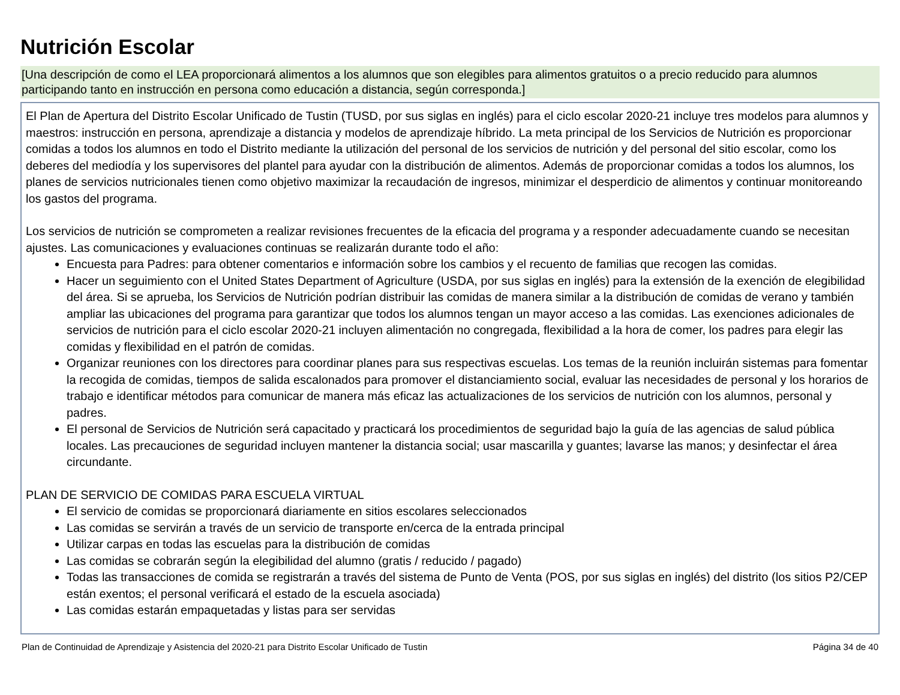Nutrición Escolar
[Una descripción de como el LEA proporcionará alimentos a los alumnos que son elegibles para alimentos gratuitos o a precio reducido para alumnos participando tanto en instrucción en persona como educación a distancia, según corresponda.]
El Plan de Apertura del Distrito Escolar Unificado de Tustin (TUSD, por sus siglas en inglés) para el ciclo escolar 2020-21 incluye tres modelos para alumnos y maestros: instrucción en persona, aprendizaje a distancia y modelos de aprendizaje híbrido. La meta principal de los Servicios de Nutrición es proporcionar comidas a todos los alumnos en todo el Distrito mediante la utilización del personal de los servicios de nutrición y del personal del sitio escolar, como los deberes del mediodía y los supervisores del plantel para ayudar con la distribución de alimentos. Además de proporcionar comidas a todos los alumnos, los planes de servicios nutricionales tienen como objetivo maximizar la recaudación de ingresos, minimizar el desperdicio de alimentos y continuar monitoreando los gastos del programa.
Los servicios de nutrición se comprometen a realizar revisiones frecuentes de la eficacia del programa y a responder adecuadamente cuando se necesitan ajustes. Las comunicaciones y evaluaciones continuas se realizarán durante todo el año:
Encuesta para Padres: para obtener comentarios e información sobre los cambios y el recuento de familias que recogen las comidas.
Hacer un seguimiento con el United States Department of Agriculture (USDA, por sus siglas en inglés) para la extensión de la exención de elegibilidad del área. Si se aprueba, los Servicios de Nutrición podrían distribuir las comidas de manera similar a la distribución de comidas de verano y también ampliar las ubicaciones del programa para garantizar que todos los alumnos tengan un mayor acceso a las comidas. Las exenciones adicionales de servicios de nutrición para el ciclo escolar 2020-21 incluyen alimentación no congregada, flexibilidad a la hora de comer, los padres para elegir las comidas y flexibilidad en el patrón de comidas.
Organizar reuniones con los directores para coordinar planes para sus respectivas escuelas. Los temas de la reunión incluirán sistemas para fomentar la recogida de comidas, tiempos de salida escalonados para promover el distanciamiento social, evaluar las necesidades de personal y los horarios de trabajo e identificar métodos para comunicar de manera más eficaz las actualizaciones de los servicios de nutrición con los alumnos, personal y padres.
El personal de Servicios de Nutrición será capacitado y practicará los procedimientos de seguridad bajo la guía de las agencias de salud pública locales. Las precauciones de seguridad incluyen mantener la distancia social; usar mascarilla y guantes; lavarse las manos; y desinfectar el área circundante.
PLAN DE SERVICIO DE COMIDAS PARA ESCUELA VIRTUAL
El servicio de comidas se proporcionará diariamente en sitios escolares seleccionados
Las comidas se servirán a través de un servicio de transporte en/cerca de la entrada principal
Utilizar carpas en todas las escuelas para la distribución de comidas
Las comidas se cobrarán según la elegibilidad del alumno (gratis / reducido / pagado)
Todas las transacciones de comida se registrarán a través del sistema de Punto de Venta (POS, por sus siglas en inglés) del distrito (los sitios P2/CEP están exentos; el personal verificará el estado de la escuela asociada)
Las comidas estarán empaquetadas y listas para ser servidas
Plan de Continuidad de Aprendizaje y Asistencia del 2020-21 para Distrito Escolar Unificado de Tustin Página 34 de 40